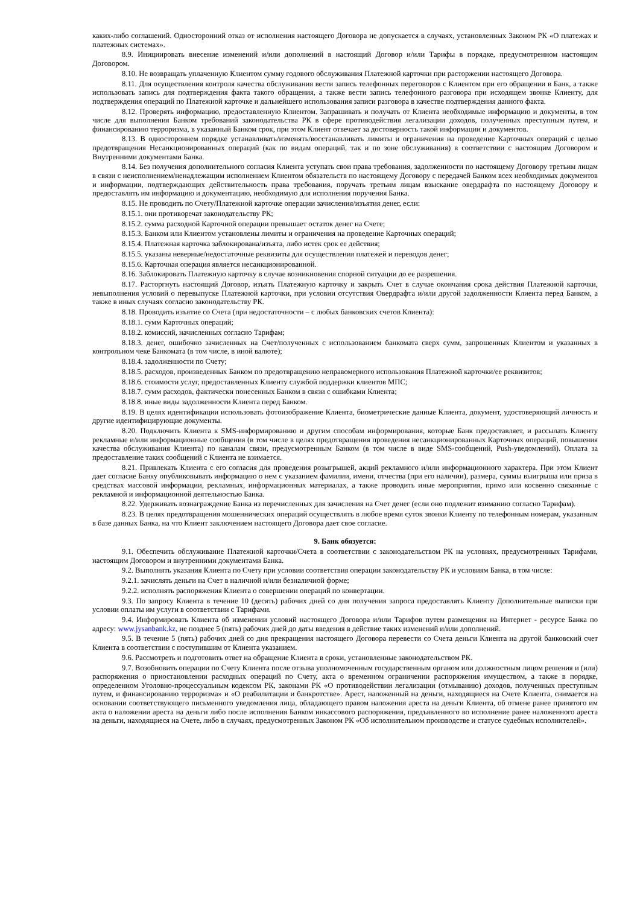каких-либо соглашений. Односторонний отказ от исполнения настоящего Договора не допускается в случаях, установленных Законом РК «О платежах и платежных системах».
8.9. Инициировать внесение изменений и/или дополнений в настоящий Договор и/или Тарифы в порядке, предусмотренном настоящим Договором.
8.10. Не возвращать уплаченную Клиентом сумму годового обслуживания Платежной карточки при расторжении настоящего Договора.
8.11. Для осуществления контроля качества обслуживания вести запись телефонных переговоров с Клиентом при его обращении в Банк, а также использовать запись для подтверждения факта такого обращения, а также вести запись телефонного разговора при исходящем звонке Клиенту, для подтверждения операций по Платежной карточке и дальнейшего использования записи разговора в качестве подтверждения данного факта.
8.12. Проверять информацию, предоставленную Клиентом. Запрашивать и получать от Клиента необходимые информацию и документы, в том числе для выполнения Банком требований законодательства РК в сфере противодействия легализации доходов, полученных преступным путем, и финансированию терроризма, в указанный Банком срок, при этом Клиент отвечает за достоверность такой информации и документов.
8.13. В одностороннем порядке устанавливать/изменять/восстанавливать лимиты и ограничения на проведение Карточных операций с целью предотвращения Несанкционированных операций (как по видам операций, так и по зоне обслуживания) в соответствии с настоящим Договором и Внутренними документами Банка.
8.14. Без получения дополнительного согласия Клиента уступать свои права требования, задолженности по настоящему Договору третьим лицам в связи с неисполнением/ненадлежащим исполнением Клиентом обязательств по настоящему Договору с передачей Банком всех необходимых документов и информации, подтверждающих действительность права требования, поручать третьим лицам взыскание овердрафта по настоящему Договору и предоставлять им информацию и документацию, необходимую для исполнения поручения Банка.
8.15. Не проводить по Счету/Платежной карточке операции зачисления/изъятия денег, если:
8.15.1. они противоречат законодательству РК;
8.15.2. сумма расходной Карточной операции превышает остаток денег на Счете;
8.15.3. Банком или Клиентом установлены лимиты и ограничения на проведение Карточных операций;
8.15.4. Платежная карточка заблокирована/изъята, либо истек срок ее действия;
8.15.5. указаны неверные/недостаточные реквизиты для осуществления платежей и переводов денег;
8.15.6. Карточная операция является несанкционированной.
8.16. Заблокировать Платежную карточку в случае возникновения спорной ситуации до ее разрешения.
8.17. Расторгнуть настоящий Договор, изъять Платежную карточку и закрыть Счет в случае окончания срока действия Платежной карточки, невыполнения условий о перевыпуске Платежной карточки, при условии отсутствия Овердрафта и/или другой задолженности Клиента перед Банком, а также в иных случаях согласно законодательству РК.
8.18. Проводить изъятие со Счета (при недостаточности – с любых банковских счетов Клиента):
8.18.1. сумм Карточных операций;
8.18.2. комиссий, начисленных согласно Тарифам;
8.18.3. денег, ошибочно зачисленных на Счет/полученных с использованием банкомата сверх сумм, запрошенных Клиентом и указанных в контрольном чеке Банкомата (в том числе, в иной валюте);
8.18.4. задолженности по Счету;
8.18.5. расходов, произведенных Банком по предотвращению неправомерного использования Платежной карточки/ее реквизитов;
8.18.6. стоимости услуг, предоставленных Клиенту службой поддержки клиентов МПС;
8.18.7. сумм расходов, фактически понесенных Банком в связи с ошибками Клиента;
8.18.8. иные виды задолженности Клиента перед Банком.
8.19. В целях идентификации использовать фотоизображение Клиента, биометрические данные Клиента, документ, удостоверяющий личность и другие идентифицирующие документы.
8.20. Подключить Клиента к SMS-информированию и другим способам информирования, которые Банк предоставляет, и рассылать Клиенту рекламные и/или информационные сообщения (в том числе в целях предотвращения проведения несанкционированных Карточных операций, повышения качества обслуживания Клиента) по каналам связи, предусмотренным Банком (в том числе в виде SMS-сообщений, Push-уведомлений). Оплата за предоставление таких сообщений с Клиента не взимается.
8.21. Привлекать Клиента с его согласия для проведения розыгрышей, акций рекламного и/или информационного характера. При этом Клиент дает согласие Банку опубликовывать информацию о нем с указанием фамилии, имени, отчества (при его наличии), размера, суммы выигрыша или приза в средствах массовой информации, рекламных, информационных материалах, а также проводить иные мероприятия, прямо или косвенно связанные с рекламной и информационной деятельностью Банка.
8.22. Удерживать вознаграждение Банка из перечисленных для зачисления на Счет денег (если оно подлежит взиманию согласно Тарифам).
8.23. В целях предотвращения мошеннических операций осуществлять в любое время суток звонки Клиенту по телефонным номерам, указанным в базе данных Банка, на что Клиент заключением настоящего Договора дает свое согласие.
9. Банк обязуется:
9.1. Обеспечить обслуживание Платежной карточки/Счета в соответствии с законодательством РК на условиях, предусмотренных Тарифами, настоящим Договором и внутренними документами Банка.
9.2. Выполнять указания Клиента по Счету при условии соответствия операции законодательству РК и условиям Банка, в том числе:
9.2.1. зачислять деньги на Счет в наличной и/или безналичной форме;
9.2.2. исполнять распоряжения Клиента о совершении операций по конвертации.
9.3. По запросу Клиента в течение 10 (десять) рабочих дней со дня получения запроса предоставлять Клиенту Дополнительные выписки при условии оплаты им услуги в соответствии с Тарифами.
9.4. Информировать Клиента об изменении условий настоящего Договора и/или Тарифов путем размещения на Интернет - ресурсе Банка по адресу: www.jysanbank.kz, не позднее 5 (пять) рабочих дней до даты введения в действие таких изменений и/или дополнений.
9.5. В течение 5 (пять) рабочих дней со дня прекращения настоящего Договора перевести со Счета деньги Клиента на другой банковский счет Клиента в соответствии с поступившим от Клиента указанием.
9.6. Рассмотреть и подготовить ответ на обращение Клиента в сроки, установленные законодательством РК.
9.7. Возобновить операции по Счету Клиента после отзыва уполномоченным государственным органом или должностным лицом решения и (или) распоряжения о приостановлении расходных операций по Счету, акта о временном ограничении распоряжения имуществом, а также в порядке, определенном Уголовно-процессуальным кодексом РК, законами РК «О противодействии легализации (отмыванию) доходов, полученных преступным путем, и финансированию терроризма» и «О реабилитации и банкротстве». Арест, наложенный на деньги, находящиеся на Счете Клиента, снимается на основании соответствующего письменного уведомления лица, обладающего правом наложения ареста на деньги Клиента, об отмене ранее принятого им акта о наложении ареста на деньги либо после исполнения Банком инкассового распоряжения, предъявленного во исполнение ранее наложенного ареста на деньги, находящиеся на Счете, либо в случаях, предусмотренных Законом РК «Об исполнительном производстве и статусе судебных исполнителей».